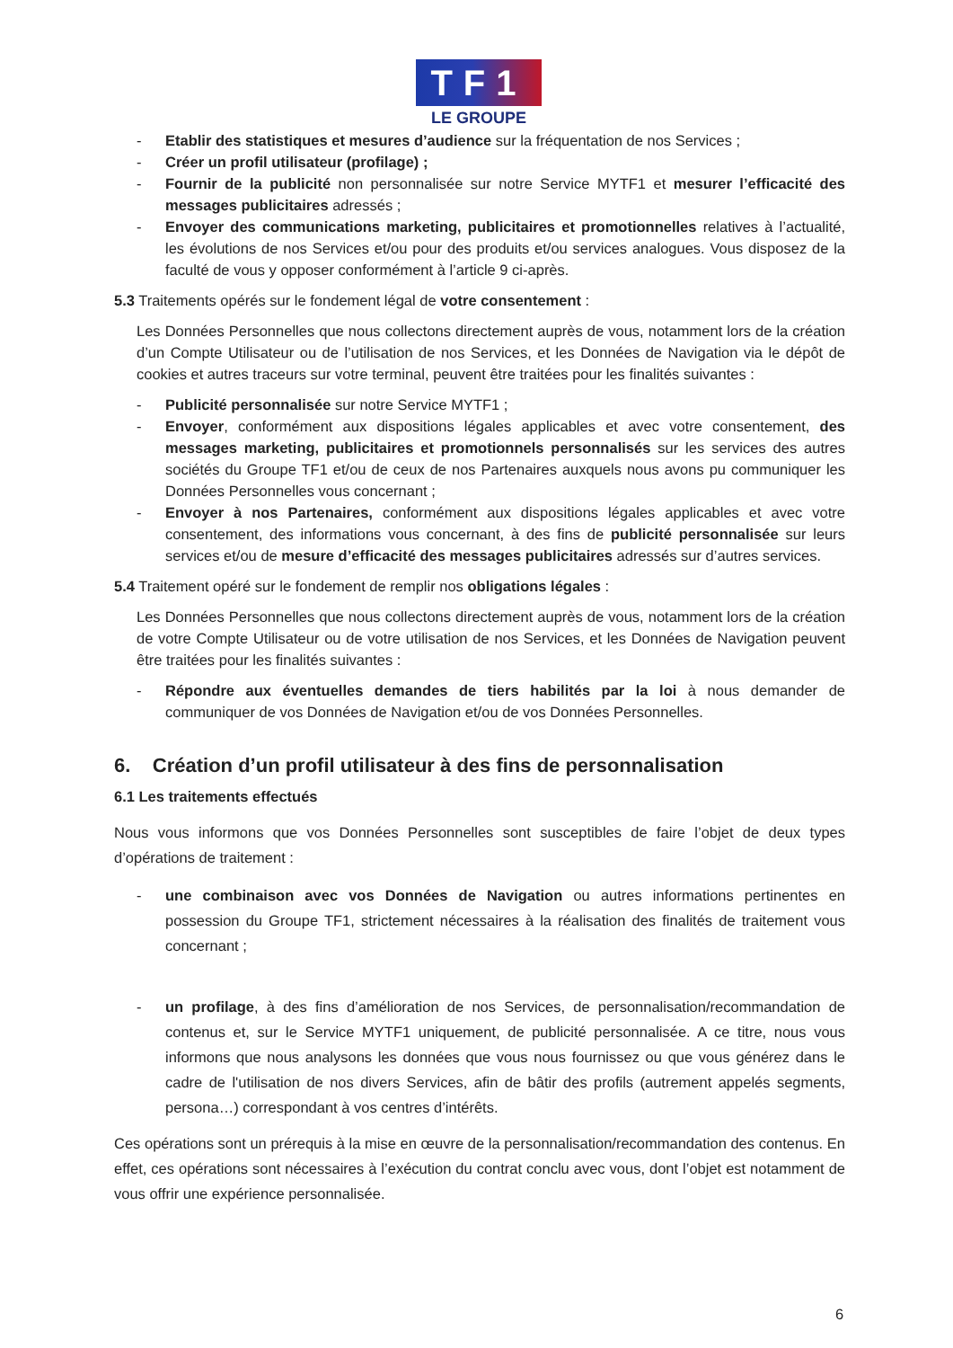TF1
LE GROUPE
- Etablir des statistiques et mesures d’audience sur la fréquentation de nos Services ;
- Créer un profil utilisateur (profilage) ;
- Fournir de la publicité non personnalisée sur notre Service MYTF1 et mesurer l’efficacité des messages publicitaires adressés ;
- Envoyer des communications marketing, publicitaires et promotionnelles relatives à l’actualité, les évolutions de nos Services et/ou pour des produits et/ou services analogues. Vous disposez de la faculté de vous y opposer conformément à l’article 9 ci-après.
5.3 Traitements opérés sur le fondement légal de votre consentement :
Les Données Personnelles que nous collectons directement auprès de vous, notamment lors de la création d’un Compte Utilisateur ou de l’utilisation de nos Services, et les Données de Navigation via le dépôt de cookies et autres traceurs sur votre terminal, peuvent être traitées pour les finalités suivantes :
- Publicité personnalisée sur notre Service MYTF1 ;
- Envoyer, conformément aux dispositions légales applicables et avec votre consentement, des messages marketing, publicitaires et promotionnels personnalisés sur les services des autres sociétés du Groupe TF1 et/ou de ceux de nos Partenaires auxquels nous avons pu communiquer les Données Personnelles vous concernant ;
- Envoyer à nos Partenaires, conformément aux dispositions légales applicables et avec votre consentement, des informations vous concernant, à des fins de publicité personnalisée sur leurs services et/ou de mesure d’efficacité des messages publicitaires adressés sur d’autres services.
5.4 Traitement opéré sur le fondement de remplir nos obligations légales :
Les Données Personnelles que nous collectons directement auprès de vous, notamment lors de la création de votre Compte Utilisateur ou de votre utilisation de nos Services, et les Données de Navigation peuvent être traitées pour les finalités suivantes :
- Répondre aux éventuelles demandes de tiers habilités par la loi à nous demander de communiquer de vos Données de Navigation et/ou de vos Données Personnelles.
6. Création d’un profil utilisateur à des fins de personnalisation
6.1 Les traitements effectués
Nous vous informons que vos Données Personnelles sont susceptibles de faire l’objet de deux types d’opérations de traitement :
- une combinaison avec vos Données de Navigation ou autres informations pertinentes en possession du Groupe TF1, strictement nécessaires à la réalisation des finalités de traitement vous concernant ;
- un profilage, à des fins d’amélioration de nos Services, de personnalisation/recommandation de contenus et, sur le Service MYTF1 uniquement, de publicité personnalisée. A ce titre, nous vous informons que nous analysons les données que vous nous fournissez ou que vous générez dans le cadre de l'utilisation de nos divers Services, afin de bâtir des profils (autrement appelés segments, persona…) correspondant à vos centres d’intérêts.
Ces opérations sont un prérequis à la mise en œuvre de la personnalisation/recommandation des contenus. En effet, ces opérations sont nécessaires à l’exécution du contrat conclu avec vous, dont l’objet est notamment de vous offrir une expérience personnalisée.
6